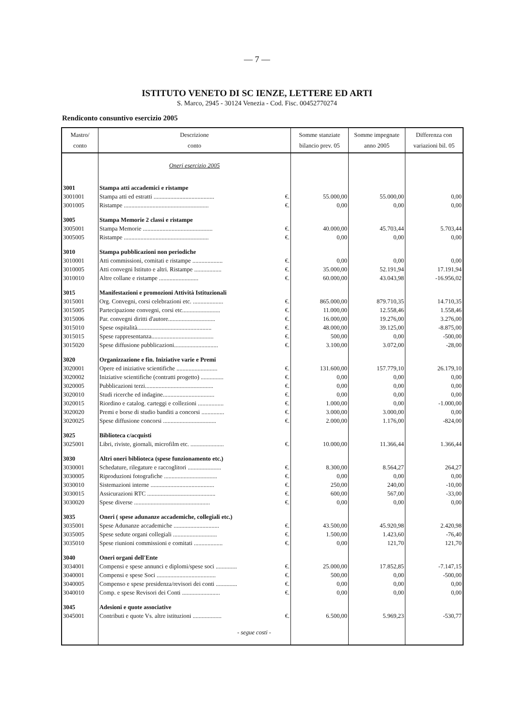— 7 —
ISTITUTO VENETO DI SC IENZE, LETTERE ED ARTI
S. Marco, 2945 - 30124 Venezia - Cod. Fisc. 00452770274
Rendiconto consuntivo esercizio 2005
| Mastro/ conto | Descrizione conto | | Somme stanziate bilancio prev. 05 | Somme impegnate anno 2005 | Differenza con variazioni bil. 05 |
| --- | --- | --- | --- | --- | --- |
| | Oneri esercizio 2005 | | | | |
| 3001 | Stampa atti accademici e ristampe | | | | |
| 3001001 | Stampa atti ed estratti ........................................ | €. | 55.000,00 | 55.000,00 | 0,00 |
| 3001005 | Ristampe ........................................................ | €. | 0,00 | 0,00 | 0,00 |
| 3005 | Stampa Memorie 2 classi e ristampe | | | | |
| 3005001 | Stampa Memorie .............................................. | €. | 40.000,00 | 45.703,44 | 5.703,44 |
| 3005005 | Ristampe ........................................................ | €. | 0,00 | 0,00 | 0,00 |
| 3010 | Stampa pubblicazioni non periodiche | | | | |
| 3010001 | Atti commissioni, comitati e ristampe .................... | €. | 0,00 | 0,00 | 0,00 |
| 3010005 | Atti convegni Istituto e altri. Ristampe .................. | €. | 35.000,00 | 52.191,94 | 17.191,94 |
| 3010010 | Altre collane e ristampe .......................... | €. | 60.000,00 | 43.043,98 | -16.956,02 |
| 3015 | Manifestazioni e promozioni Attività Istituzionali | | | | |
| 3015001 | Org. Convegni, corsi celebrazioni etc. .................... | €. | 865.000,00 | 879.710,35 | 14.710,35 |
| 3015005 | Partecipazione convegni, corsi etc......................... | €. | 11.000,00 | 12.558,46 | 1.558,46 |
| 3015006 | Par. convegni diritti d'autore............................... | €. | 16.000,00 | 19.276,00 | 3.276,00 |
| 3015010 | Spese ospitalità................................................. | €. | 48.000,00 | 39.125,00 | -8.875,00 |
| 3015015 | Spese rappresentanza......................................... | €. | 500,00 | 0,00 | -500,00 |
| 3015020 | Spese diffusione pubblicazioni............................. | €. | 3.100,00 | 3.072,00 | -28,00 |
| 3020 | Organizzazione e fin. Iniziative varie e Premi | | | | |
| 3020001 | Opere ed iniziative scientifiche ........................... | €. | 131.600,00 | 157.779,10 | 26.179,10 |
| 3020002 | Iniziative scientifiche (contratti progetto) ............... | €. | 0,00 | 0,00 | 0,00 |
| 3020005 | Pubblicazioni terzi............................................. | €. | 0,00 | 0,00 | 0,00 |
| 3020010 | Studi ricerche ed indagine.................................. | €. | 0,00 | 0,00 | 0,00 |
| 3020015 | Riordino e catalog. carteggi e collezioni ................. | €. | 1.000,00 | 0,00 | -1.000,00 |
| 3020020 | Premi e borse di studio banditi a concorsi ............... | €. | 3.000,00 | 3.000,00 | 0,00 |
| 3020025 | Spese diffusione concorsi ................................... | €. | 2.000,00 | 1.176,00 | -824,00 |
| 3025 | Biblioteca c/acquisti | | | | |
| 3025001 | Libri, riviste, giornali, microfilm etc. ...................... | €. | 10.000,00 | 11.366,44 | 1.366,44 |
| 3030 | Altri oneri biblioteca (spese funzionamento etc.) | | | | |
| 3030001 | Schedature, rilegature e raccoglitori ...................... | €. | 8.300,00 | 8.564,27 | 264,27 |
| 3030005 | Riproduzioni fotografiche ................................... | €. | 0,00 | 0,00 | 0,00 |
| 3030010 | Sistemazioni interne .......................................... | €. | 250,00 | 240,00 | -10,00 |
| 3030015 | Assicurazioni RTC ............................................. | €. | 600,00 | 567,00 | -33,00 |
| 3030020 | Spese diverse .................................................. | €. | 0,00 | 0,00 | 0,00 |
| 3035 | Oneri ( spese adunanze accademiche, collegiali etc.) | | | | |
| 3035001 | Spese Adunanze accademiche .............................. | €. | 43.500,00 | 45.920,98 | 2.420,98 |
| 3035005 | Spese sedute organi collegiali ............................. | €. | 1.500,00 | 1.423,60 | -76,40 |
| 3035010 | Spese riunioni commissioni e comitati ................... | €. | 0,00 | 121,70 | 121,70 |
| 3040 | Oneri organi dell'Ente | | | | |
| 3034001 | Compensi e spese annunci e diplomi/spese soci .............. | €. | 25.000,00 | 17.852,85 | -7.147,15 |
| 3040001 | Compensi e spese Soci ....................................... | €. | 500,00 | 0,00 | -500,00 |
| 3040005 | Compenso e spese presidenza/revisori dei conti .............. | €. | 0,00 | 0,00 | 0,00 |
| 3040010 | Comp. e spese Revisori dei Conti ......................... | €. | 0,00 | 0,00 | 0,00 |
| 3045 | Adesioni e quote associative | | | | |
| 3045001 | Contributi e quote Vs. altre istituzioni ................... | €. | 6.500,00 | 5.969,23 | -530,77 |
| | - segue costi - | | | | |